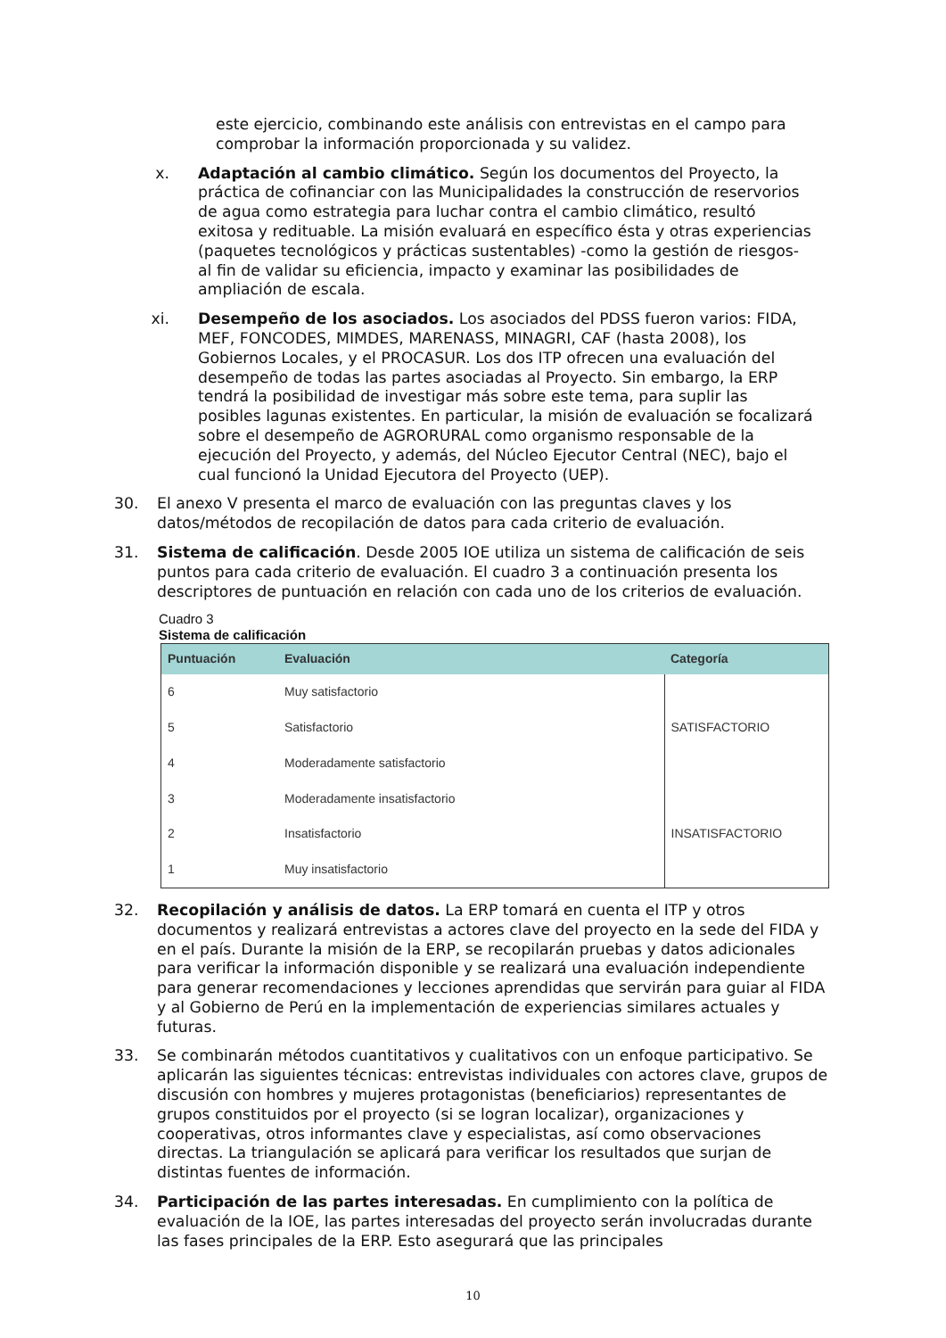este ejercicio, combinando este análisis con entrevistas en el campo para comprobar la información proporcionada y su validez.
x. Adaptación al cambio climático. Según los documentos del Proyecto, la práctica de cofinanciar con las Municipalidades la construcción de reservorios de agua como estrategia para luchar contra el cambio climático, resultó exitosa y redituable. La misión evaluará en específico ésta y otras experiencias (paquetes tecnológicos y prácticas sustentables) -como la gestión de riesgos- al fin de validar su eficiencia, impacto y examinar las posibilidades de ampliación de escala.
xi. Desempeño de los asociados. Los asociados del PDSS fueron varios: FIDA, MEF, FONCODES, MIMDES, MARENASS, MINAGRI, CAF (hasta 2008), los Gobiernos Locales, y el PROCASUR. Los dos ITP ofrecen una evaluación del desempeño de todas las partes asociadas al Proyecto. Sin embargo, la ERP tendrá la posibilidad de investigar más sobre este tema, para suplir las posibles lagunas existentes. En particular, la misión de evaluación se focalizará sobre el desempeño de AGRORURAL como organismo responsable de la ejecución del Proyecto, y además, del Núcleo Ejecutor Central (NEC), bajo el cual funcionó la Unidad Ejecutora del Proyecto (UEP).
30. El anexo V presenta el marco de evaluación con las preguntas claves y los datos/métodos de recopilación de datos para cada criterio de evaluación.
31. Sistema de calificación. Desde 2005 IOE utiliza un sistema de calificación de seis puntos para cada criterio de evaluación. El cuadro 3 a continuación presenta los descriptores de puntuación en relación con cada uno de los criterios de evaluación.
Cuadro 3
Sistema de calificación
| Puntuación | Evaluación | Categoría |
| --- | --- | --- |
| 6 | Muy satisfactorio | SATISFACTORIO |
| 5 | Satisfactorio | |
| 4 | Moderadamente satisfactorio | |
| 3 | Moderadamente insatisfactorio | INSATISFACTORIO |
| 2 | Insatisfactorio | |
| 1 | Muy insatisfactorio | |
32. Recopilación y análisis de datos. La ERP tomará en cuenta el ITP y otros documentos y realizará entrevistas a actores clave del proyecto en la sede del FIDA y en el país. Durante la misión de la ERP, se recopilarán pruebas y datos adicionales para verificar la información disponible y se realizará una evaluación independiente para generar recomendaciones y lecciones aprendidas que servirán para guiar al FIDA y al Gobierno de Perú en la implementación de experiencias similares actuales y futuras.
33. Se combinarán métodos cuantitativos y cualitativos con un enfoque participativo. Se aplicarán las siguientes técnicas: entrevistas individuales con actores clave, grupos de discusión con hombres y mujeres protagonistas (beneficiarios) representantes de grupos constituidos por el proyecto (si se logran localizar), organizaciones y cooperativas, otros informantes clave y especialistas, así como observaciones directas. La triangulación se aplicará para verificar los resultados que surjan de distintas fuentes de información.
34. Participación de las partes interesadas. En cumplimiento con la política de evaluación de la IOE, las partes interesadas del proyecto serán involucradas durante las fases principales de la ERP. Esto asegurará que las principales
10